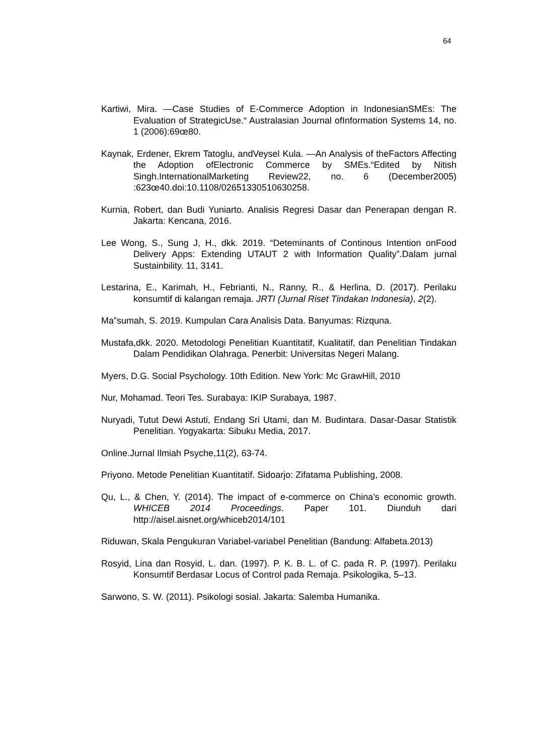64
Kartiwi, Mira. —Case Studies of E-Commerce Adoption in IndonesianSMEs: The Evaluation of StrategicUse.“ Australasian Journal ofInformation Systems 14, no. 1 (2006):69œ80.
Kaynak, Erdener, Ekrem Tatoglu, andVeysel Kula. —An Analysis of theFactors Affecting the Adoption ofElectronic Commerce by SMEs.“Edited by Nitish Singh.InternationalMarketing Review22, no. 6 (December2005) :623œ40.doi:10.1108/02651330510630258.
Kurnia, Robert, dan Budi Yuniarto. Analisis Regresi Dasar dan Penerapan dengan R. Jakarta: Kencana, 2016.
Lee Wong, S., Sung J, H., dkk. 2019. “Deteminants of Continous Intention onFood Delivery Apps: Extending UTAUT 2 with Information Quality”.Dalam jurnal Sustainbility. 11, 3141.
Lestarina, E., Karimah, H., Febrianti, N., Ranny, R., & Herlina, D. (2017). Perilaku konsumtif di kalangan remaja. JRTI (Jurnal Riset Tindakan Indonesia), 2(2).
Ma‟sumah, S. 2019. Kumpulan Cara Analisis Data. Banyumas: Rizquna.
Mustafa,dkk. 2020. Metodologi Penelitian Kuantitatif, Kualitatif, dan Penelitian Tindakan Dalam Pendidikan Olahraga. Penerbit: Universitas Negeri Malang.
Myers, D.G. Social Psychology. 10th Edition. New York: Mc GrawHill, 2010
Nur, Mohamad. Teori Tes. Surabaya: IKIP Surabaya, 1987.
Nuryadi, Tutut Dewi Astuti, Endang Sri Utami, dan M. Budintara. Dasar-Dasar Statistik Penelitian. Yogyakarta: Sibuku Media, 2017.
Online.Jurnal Ilmiah Psyche,11(2), 63-74.
Priyono. Metode Penelitian Kuantitatif. Sidoarjo: Zifatama Publishing, 2008.
Qu, L., & Chen, Y. (2014). The impact of e-commerce on China’s economic growth. WHICEB 2014 Proceedings. Paper 101. Diunduh dari http://aisel.aisnet.org/whiceb2014/101
Riduwan, Skala Pengukuran Variabel-variabel Penelitian (Bandung: Alfabeta.2013)
Rosyid, Lina dan Rosyid, L. dan. (1997). P. K. B. L. of C. pada R. P. (1997). Perilaku Konsumtif Berdasar Locus of Control pada Remaja. Psikologika, 5–13.
Sarwono, S. W. (2011). Psikologi sosial. Jakarta: Salemba Humanika.